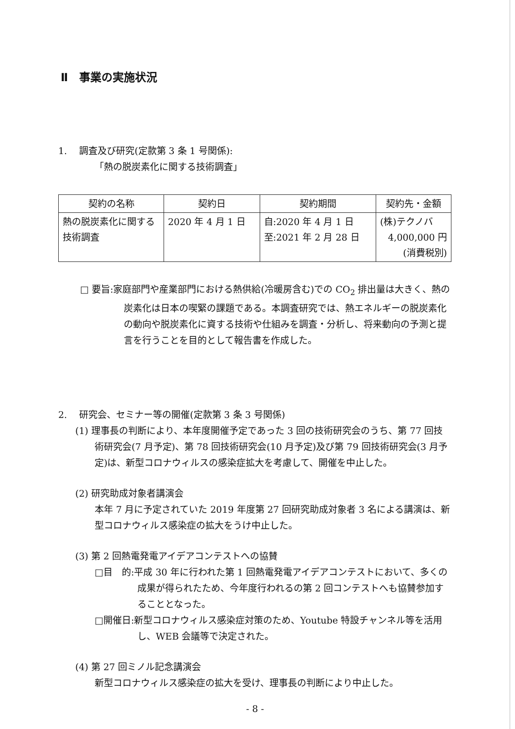Ⅱ　事業の実施状況
1.　 調査及び研究(定款第 3 条 1 号関係):
「熱の脱炭素化に関する技術調査」
| 契約の名称 | 契約日 | 契約期間 | 契約先・金額 |
| --- | --- | --- | --- |
| 熱の脱炭素化に関する技術調査 | 2020 年 4 月 1 日 | 自:2020 年 4 月 1 日 至:2021 年 2 月 28 日 | (株)テクノバ 4,000,000 円 (消費税別) |
□ 要旨:家庭部門や産業部門における熱供給(冷暖房含む)での CO<sub>2</sub> 排出量は大きく、熱の炭素化は日本の喫緊の課題である。本調査研究では、熱エネルギーの脱炭素化の動向や脱炭素化に資する技術や仕組みを調査・分析し、将来動向の予測と提言を行うことを目的として報告書を作成した。
2.　 研究会、セミナー等の開催(定款第 3 条 3 号関係)
(1) 理事長の判断により、本年度開催予定であった 3 回の技術研究会のうち、第 77 回技術研究会(7 月予定)、第 78 回技術研究会(10 月予定)及び第 79 回技術研究会(3 月予定)は、新型コロナウィルスの感染症拡大を考慮して、開催を中止した。
(2) 研究助成対象者講演会
本年 7 月に予定されていた 2019 年度第 27 回研究助成対象者 3 名による講演は、新型コロナウィルス感染症の拡大をうけ中止した。
(3) 第 2 回熱電発電アイデアコンテストへの協賛
□目　的:平成 30 年に行われた第 1 回熱電発電アイデアコンテストにおいて、多くの成果が得られたため、今年度行われるの第 2 回コンテストへも協賛参加することとなった。
□開催日:新型コロナウィルス感染症対策のため、Youtube 特設チャンネル等を活用し、WEB 会議等で決定された。
(4) 第 27 回ミノル記念講演会
新型コロナウィルス感染症の拡大を受け、理事長の判断により中止した。
- 8 -